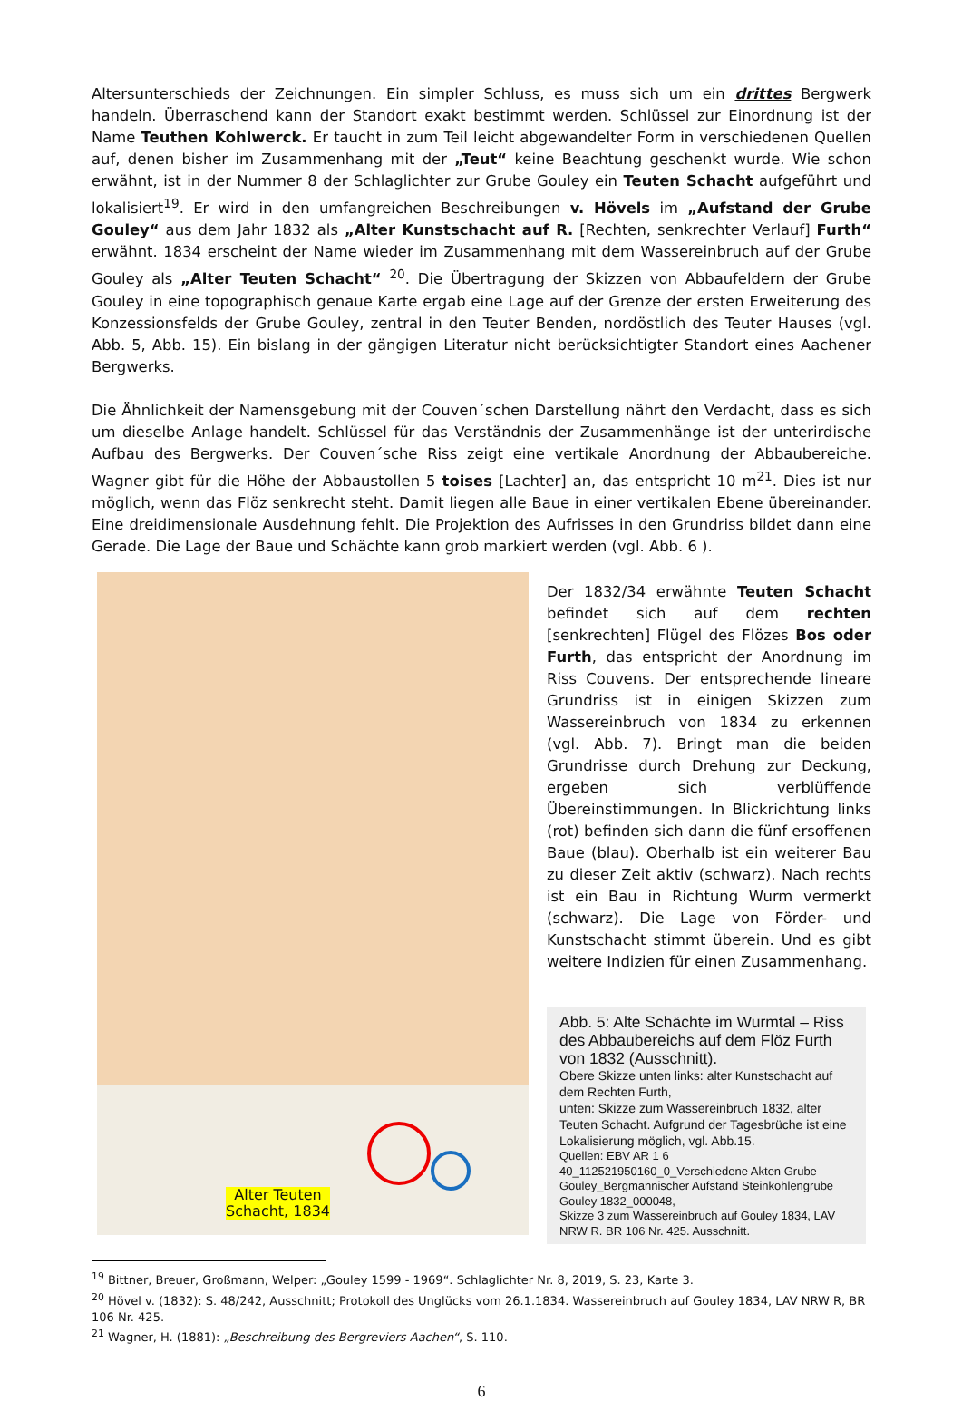Altersunterschieds der Zeichnungen. Ein simpler Schluss, es muss sich um ein drittes Bergwerk handeln. Überraschend kann der Standort exakt bestimmt werden. Schlüssel zur Einordnung ist der Name Teuthen Kohlwerck. Er taucht in zum Teil leicht abgewandelter Form in verschiedenen Quellen auf, denen bisher im Zusammenhang mit der „Teut“ keine Beachtung geschenkt wurde. Wie schon erwähnt, ist in der Nummer 8 der Schlaglichter zur Grube Gouley ein Teuten Schacht aufgeführt und lokalisiert<sup>19</sup>. Er wird in den umfangreichen Beschreibungen v. Hövels im „Aufstand der Grube Gouley“ aus dem Jahr 1832 als „Alter Kunstschacht auf R. [Rechten, senkrechter Verlauf] Furth“ erwähnt. 1834 erscheint der Name wieder im Zusammenhang mit dem Wassereinbruch auf der Grube Gouley als „Alter Teuten Schacht“ <sup>20</sup>. Die Übertragung der Skizzen von Abbaufeldern der Grube Gouley in eine topographisch genaue Karte ergab eine Lage auf der Grenze der ersten Erweiterung des Konzessionsfelds der Grube Gouley, zentral in den Teuter Benden, nordöstlich des Teuter Hauses (vgl. Abb. 5, Abb. 15). Ein bislang in der gängigen Literatur nicht berücksichtigter Standort eines Aachener Bergwerks.
Die Ähnlichkeit der Namensgebung mit der Couven´schen Darstellung nährt den Verdacht, dass es sich um dieselbe Anlage handelt. Schlüssel für das Verständnis der Zusammenhänge ist der unterirdische Aufbau des Bergwerks. Der Couven´sche Riss zeigt eine vertikale Anordnung der Abbaubereiche. Wagner gibt für die Höhe der Abbaustollen 5 toises [Lachter] an, das entspricht 10 m<sup>21</sup>. Dies ist nur möglich, wenn das Flöz senkrecht steht. Damit liegen alle Baue in einer vertikalen Ebene übereinander. Eine dreidimensionale Ausdehnung fehlt. Die Projektion des Aufrisses in den Grundriss bildet dann eine Gerade. Die Lage der Baue und Schächte kann grob markiert werden (vgl. Abb. 6 ).
Alter Teuten
Schacht, 1834
Der 1832/34 erwähnte Teuten Schacht befindet sich auf dem rechten [senkrechten] Flügel des Flözes Bos oder Furth, das entspricht der Anordnung im Riss Couvens. Der entsprechende lineare Grundriss ist in einigen Skizzen zum Wassereinbruch von 1834 zu erkennen (vgl. Abb. 7). Bringt man die beiden Grundrisse durch Drehung zur Deckung, ergeben sich verblüffende Übereinstimmungen. In Blickrichtung links (rot) befinden sich dann die fünf ersoffenen Baue (blau). Oberhalb ist ein weiterer Bau zu dieser Zeit aktiv (schwarz). Nach rechts ist ein Bau in Richtung Wurm vermerkt (schwarz). Die Lage von Förder- und Kunstschacht stimmt überein. Und es gibt weitere Indizien für einen Zusammenhang.
Abb. 5: Alte Schächte im Wurmtal – Riss des Abbaubereichs auf dem Flöz Furth von 1832 (Ausschnitt).
Obere Skizze unten links: alter Kunstschacht auf dem Rechten Furth,
unten: Skizze zum Wassereinbruch 1832, alter Teuten Schacht. Aufgrund der Tagesbrüche ist eine Lokalisierung möglich, vgl. Abb.15.
Quellen: EBV AR 1 6 40_112521950160_0_Verschiedene Akten Grube Gouley_Bergmannischer Aufstand Steinkohlengrube Gouley 1832_000048,
Skizze 3 zum Wassereinbruch auf Gouley 1834, LAV NRW R. BR 106 Nr. 425. Ausschnitt.
<sup>19</sup> Bittner, Breuer, Großmann, Welper: „Gouley 1599 - 1969“. Schlaglichter Nr. 8, 2019, S. 23, Karte 3.
<sup>20</sup> Hövel v. (1832): S. 48/242, Ausschnitt; Protokoll des Unglücks vom 26.1.1834. Wassereinbruch auf Gouley 1834, LAV NRW R, BR 106 Nr. 425.
<sup>21</sup> Wagner, H. (1881): „Beschreibung des Bergreviers Aachen“, S. 110.
6